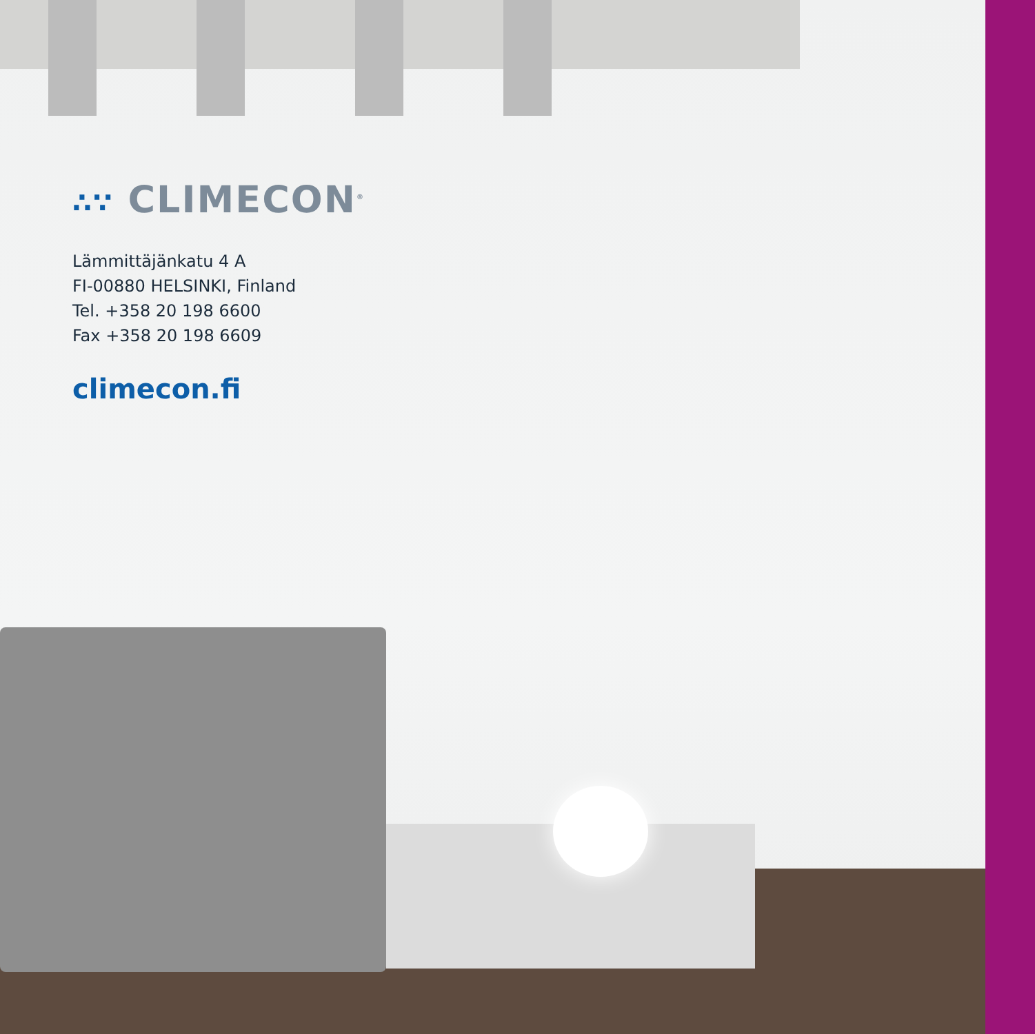∴∵ CLIMECON<sup>®</sup>
Lämmittäjänkatu 4 A
FI-00880 HELSINKI, Finland
Tel. +358 20 198 6600
Fax +358 20 198 6609
climecon.fi